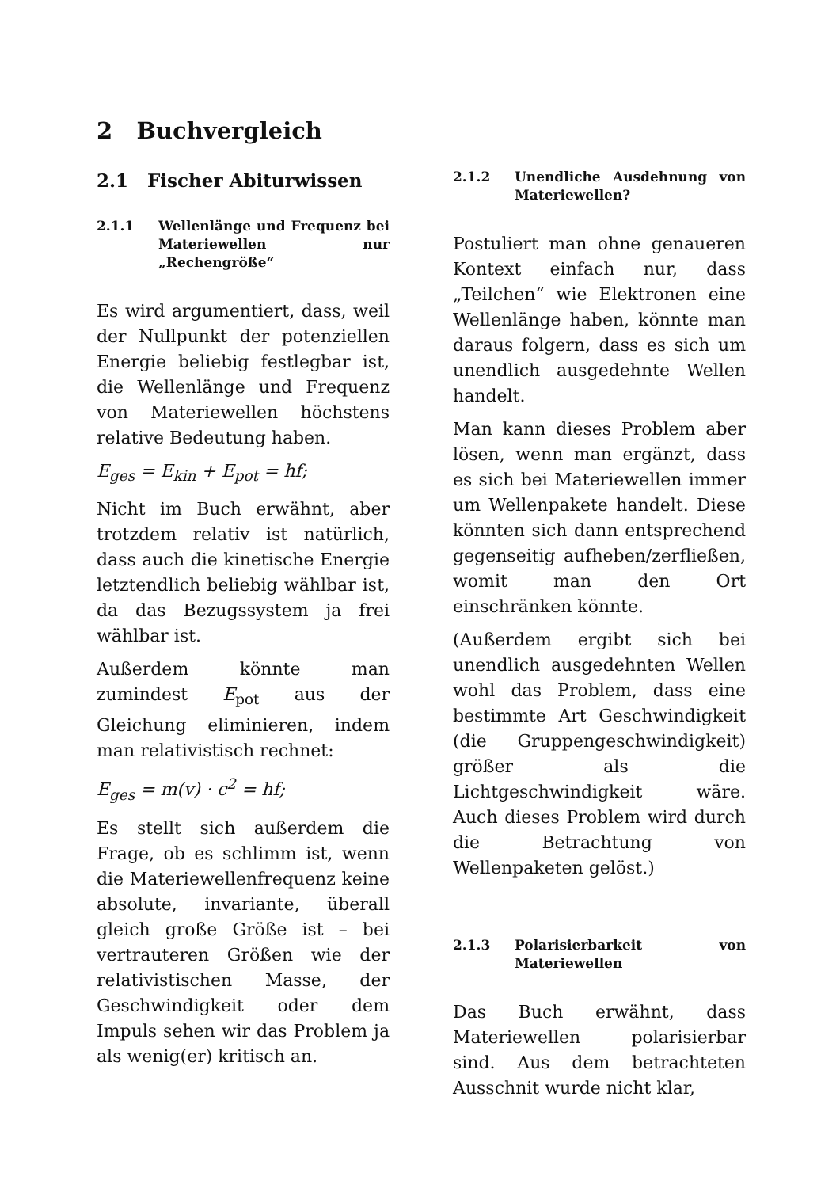2 Buchvergleich
2.1 Fischer Abiturwissen
2.1.1 Wellenlänge und Frequenz bei Materiewellen nur „Rechengröße“
Es wird argumentiert, dass, weil der Nullpunkt der potenziellen Energie beliebig festlegbar ist, die Wellenlänge und Frequenz von Materiewellen höchstens relative Bedeutung haben.
E<sub>ges</sub> = E<sub>kin</sub> + E<sub>pot</sub> = hf;
Nicht im Buch erwähnt, aber trotzdem relativ ist natürlich, dass auch die kinetische Energie letztendlich beliebig wählbar ist, da das Bezugssystem ja frei wählbar ist.
Außerdem könnte man zumindest E<sub>pot</sub> aus der Gleichung eliminieren, indem man relativistisch rechnet:
E<sub>ges</sub> = m(v) · c<sup>2</sup> = hf;
Es stellt sich außerdem die Frage, ob es schlimm ist, wenn die Materiewellenfrequenz keine absolute, invariante, überall gleich große Größe ist – bei vertrauteren Größen wie der relativistischen Masse, der Geschwindigkeit oder dem Impuls sehen wir das Problem ja als wenig(er) kritisch an.
2.1.2 Unendliche Ausdehnung von Materiewellen?
Postuliert man ohne genaueren Kontext einfach nur, dass „Teilchen“ wie Elektronen eine Wellenlänge haben, könnte man daraus folgern, dass es sich um unendlich ausgedehnte Wellen handelt.
Man kann dieses Problem aber lösen, wenn man ergänzt, dass es sich bei Materiewellen immer um Wellenpakete handelt. Diese könnten sich dann entsprechend gegenseitig aufheben/zerfließen, womit man den Ort einschränken könnte.
(Außerdem ergibt sich bei unendlich ausgedehnten Wellen wohl das Problem, dass eine bestimmte Art Geschwindigkeit (die Gruppengeschwindigkeit) größer als die Lichtgeschwindigkeit wäre. Auch dieses Problem wird durch die Betrachtung von Wellenpaketen gelöst.)
2.1.3 Polarisierbarkeit von Materiewellen
Das Buch erwähnt, dass Materiewellen polarisierbar sind. Aus dem betrachteten Ausschnit wurde nicht klar,